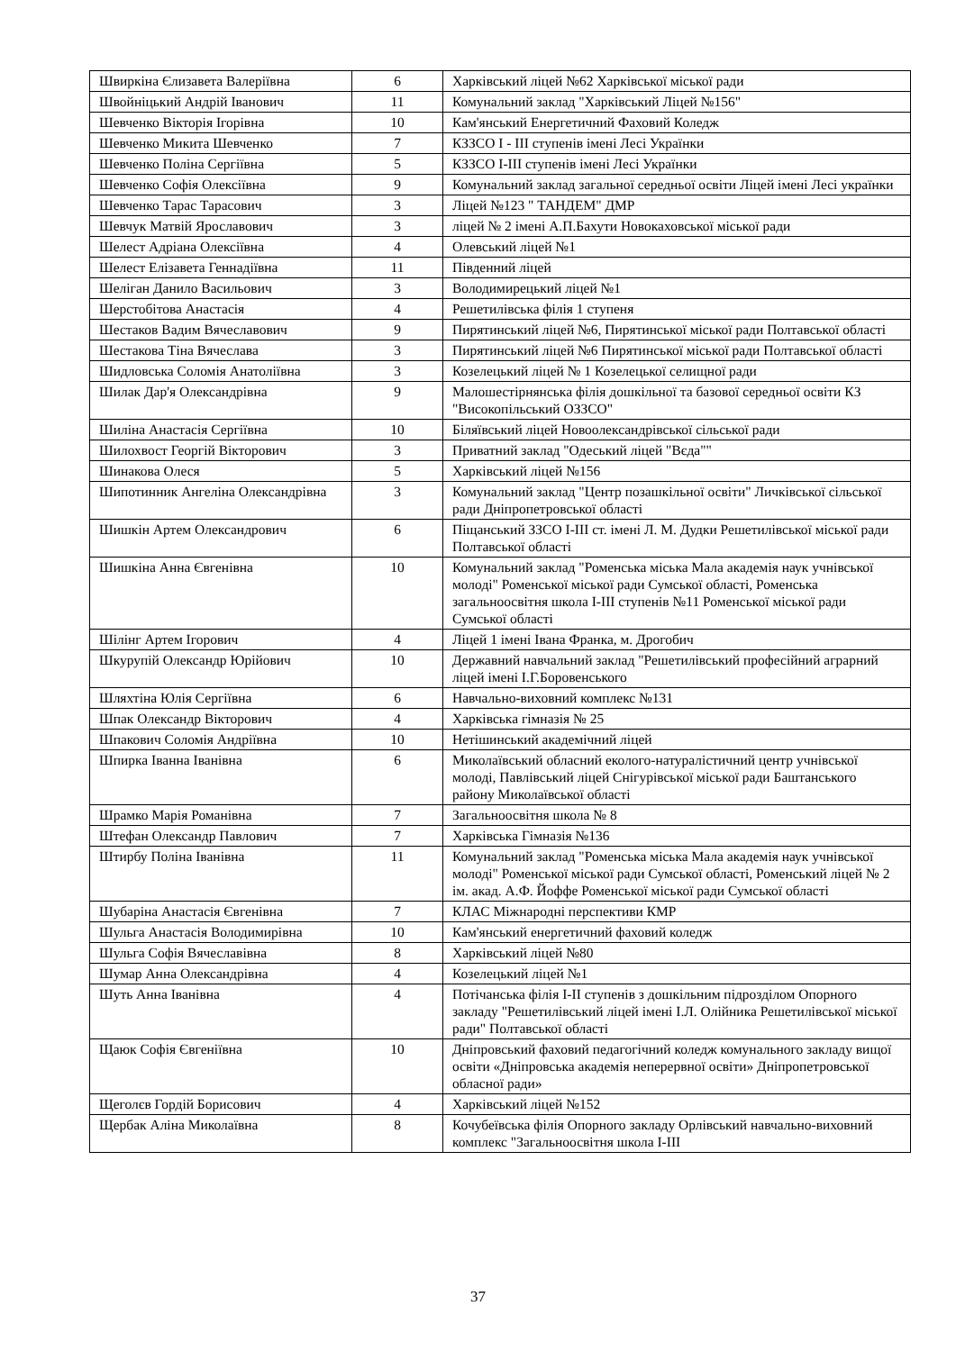| Швиркіна Єлизавета Валеріївна | 6 | Харківський ліцей №62 Харківської міської ради |
| Швойніцький Андрій Іванович | 11 | Комунальний заклад "Харківський Ліцей №156" |
| Шевченко Вікторія Ігорівна | 10 | Кам'янський Енергетичний Фаховий Коледж |
| Шевченко Микита Шевченко | 7 | КЗЗСО І - ІІІ ступенів імені Лесі Українки |
| Шевченко Поліна Сергіївна | 5 | КЗЗСО І-ІІІ ступенів імені Лесі Українки |
| Шевченко Софія Олексіївна | 9 | Комунальний заклад загальної середньої освіти Ліцей імені Лесі українки |
| Шевченко Тарас Тарасович | 3 | Ліцей №123 " ТАНДЕМ" ДМР |
| Шевчук Матвій Ярославович | 3 | ліцей № 2 імені А.П.Бахути Новокаховської міської ради |
| Шелест Адріана Олексіївна | 4 | Олевський ліцей №1 |
| Шелест Елізавета Геннадіївна | 11 | Південний ліцей |
| Шеліган Данило Васильович | 3 | Володимирецький ліцей №1 |
| Шерстобітова Анастасія | 4 | Решетилівська філія 1 ступеня |
| Шестаков Вадим Вячеславович | 9 | Пирятинський ліцей №6, Пирятинської міської ради Полтавської області |
| Шестакова Тіна Вячеслава | 3 | Пирятинський ліцей №6 Пирятинської міської ради Полтавської області |
| Шидловська Соломія Анатоліївна | 3 | Козелецький ліцей № 1 Козелецької селищної ради |
| Шилак Дар'я Олександрівна | 9 | Малошестірнянська філія дошкільної та базової середньої освіти КЗ "Високопільський ОЗЗСО" |
| Шиліна Анастасія Сергіївна | 10 | Біляївський ліцей Новоолександрівської сільської ради |
| Шилохвост Георгій Вікторович | 3 | Приватний заклад "Одеський ліцей "Вєда"" |
| Шинакова Олеся | 5 | Харківський ліцей №156 |
| Шипотинник Ангеліна Олександрівна | 3 | Комунальний заклад "Центр позашкільної освіти" Личківської сільської ради Дніпропетровської області |
| Шишкін Артем Олександрович | 6 | Піщанський ЗЗСО І-ІІІ ст. імені Л. М. Дудки Решетилівської міської ради Полтавської області |
| Шишкіна Анна Євгенівна | 10 | Комунальний заклад "Роменська міська Мала академія наук учнівської молоді" Роменської міської ради Сумської області, Роменська загальноосвітня школа І-ІІІ ступенів №11 Роменської міської ради Сумської області |
| Шілінг Артем Ігорович | 4 | Ліцей 1 імені Івана Франка, м. Дрогобич |
| Шкурупій Олександр Юрійович | 10 | Державний навчальний заклад "Решетилівський професійний аграрний ліцей імені І.Г.Боровенського |
| Шляхтіна Юлія Сергіївна | 6 | Навчально-виховний комплекс №131 |
| Шпак Олександр Вікторович | 4 | Харківська гімназія № 25 |
| Шпакович Соломія Андріївна | 10 | Нетішинський академічний ліцей |
| Шпирка Іванна Іванівна | 6 | Миколаївський обласний еколого-натуралістичний центр учнівської молоді, Павлівський ліцей Снігурівської міської ради Баштанського району Миколаївської області |
| Шрамко Марія Романівна | 7 | Загальноосвітня школа № 8 |
| Штефан Олександр Павлович | 7 | Харківська Гімназія №136 |
| Штирбу Поліна Іванівна | 11 | Комунальний заклад "Роменська міська Мала академія наук учнівської молоді" Роменської міської ради Сумської області, Роменський ліцей № 2 ім. акад. А.Ф. Йоффе Роменської міської ради Сумської області |
| Шубаріна Анастасія Євгенівна | 7 | КЛАС Міжнародні перспективи КМР |
| Шульга Анастасія Володимирівна | 10 | Кам'янський енергетичний фаховий коледж |
| Шульга Софія Вячеславівна | 8 | Харківський ліцей №80 |
| Шумар Анна Олександрівна | 4 | Козелецький ліцей №1 |
| Шуть Анна Іванівна | 4 | Потічанська філія І-ІІ ступенів з дошкільним підрозділом Опорного закладу "Решетилівський ліцей імені І.Л. Олійника Решетилівської міської ради" Полтавської області |
| Щаюк Софія Євгеніївна | 10 | Дніпровський фаховий педагогічний коледж комунального закладу вищої освіти «Дніпровська академія неперервної освіти» Дніпропетровської обласної ради» |
| Щеголєв Гордій Борисович | 4 | Харківський ліцей №152 |
| Щербак Аліна Миколаївна | 8 | Кочубеївська філія Опорного закладу Орлівський навчально-виховний комплекс "Загальноосвітня школа І-ІІІ |
37